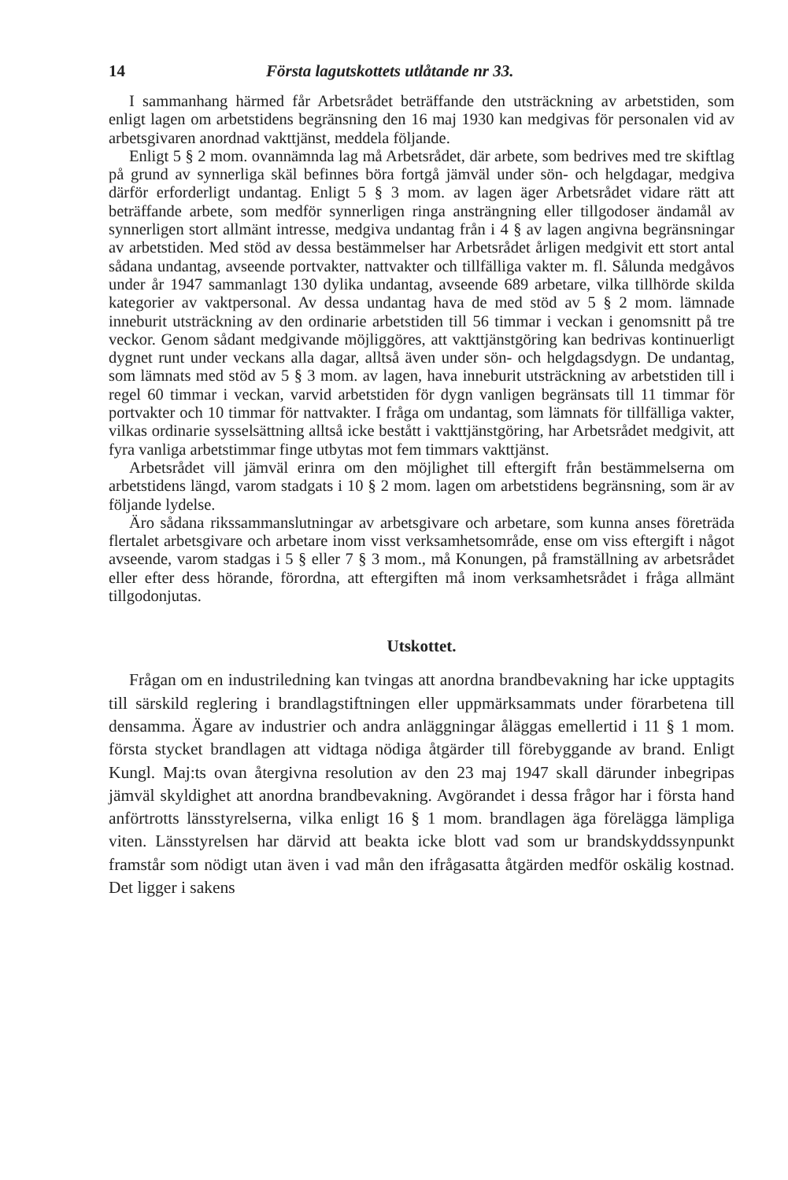14 Första lagutskottets utlåtande nr 33.
I sammanhang härmed får Arbetsrådet beträffande den utsträckning av arbetstiden, som enligt lagen om arbetstidens begränsning den 16 maj 1930 kan medgivas för personalen vid av arbetsgivaren anordnad vakttjänst, meddela följande.
Enligt 5 § 2 mom. ovannämnda lag må Arbetsrådet, där arbete, som bedrives med tre skiftlag på grund av synnerliga skäl befinnes böra fortgå jämväl under sön- och helgdagar, medgiva därför erforderligt undantag. Enligt 5 § 3 mom. av lagen äger Arbetsrådet vidare rätt att beträffande arbete, som medför synnerligen ringa ansträngning eller tillgodoser ändamål av synnerligen stort allmänt intresse, medgiva undantag från i 4 § av lagen angivna begränsningar av arbetstiden. Med stöd av dessa bestämmelser har Arbetsrådet årligen medgivit ett stort antal sådana undantag, avseende portvakter, nattvakter och tillfälliga vakter m. fl. Sålunda medgåvos under år 1947 sammanlagt 130 dylika undantag, avseende 689 arbetare, vilka tillhörde skilda kategorier av vaktpersonal. Av dessa undantag hava de med stöd av 5 § 2 mom. lämnade inneburit utsträckning av den ordinarie arbetstiden till 56 timmar i veckan i genomsnitt på tre veckor. Genom sådant medgivande möjliggöres, att vakttjänstgöring kan bedrivas kontinuerligt dygnet runt under veckans alla dagar, alltså även under sön- och helgdagsdygn. De undantag, som lämnats med stöd av 5 § 3 mom. av lagen, hava inneburit utsträckning av arbetstiden till i regel 60 timmar i veckan, varvid arbetstiden för dygn vanligen begränsats till 11 timmar för portvakter och 10 timmar för nattvakter. I fråga om undantag, som lämnats för tillfälliga vakter, vilkas ordinarie sysselsättning alltså icke bestått i vakttjänstgöring, har Arbetsrådet medgivit, att fyra vanliga arbetstimmar finge utbytas mot fem timmars vakttjänst.
Arbetsrådet vill jämväl erinra om den möjlighet till eftergift från bestämmelserna om arbetstidens längd, varom stadgats i 10 § 2 mom. lagen om arbetstidens begränsning, som är av följande lydelse.
Äro sådana rikssammanslutningar av arbetsgivare och arbetare, som kunna anses företräda flertalet arbetsgivare och arbetare inom visst verksamhetsområde, ense om viss eftergift i något avseende, varom stadgas i 5 § eller 7 § 3 mom., må Konungen, på framställning av arbetsrådet eller efter dess hörande, förordna, att eftergiften må inom verksamhetsrådet i fråga allmänt tillgodonjutas.
Utskottet.
Frågan om en industriledning kan tvingas att anordna brandbevakning har icke upptagits till särskild reglering i brandlagstiftningen eller uppmärksammats under förarbetena till densamma. Ägare av industrier och andra anläggningar åläggas emellertid i 11 § 1 mom. första stycket brandlagen att vidtaga nödiga åtgärder till förebyggande av brand. Enligt Kungl. Maj:ts ovan återgivna resolution av den 23 maj 1947 skall därunder inbegripas jämväl skyldighet att anordna brandbevakning. Avgörandet i dessa frågor har i första hand anförtrotts länsstyrelserna, vilka enligt 16 § 1 mom. brandlagen äga förelägga lämpliga viten. Länsstyrelsen har därvid att beakta icke blott vad som ur brandskyddssynpunkt framstår som nödigt utan även i vad mån den ifrågasatta åtgärden medför oskälig kostnad. Det ligger i sakens